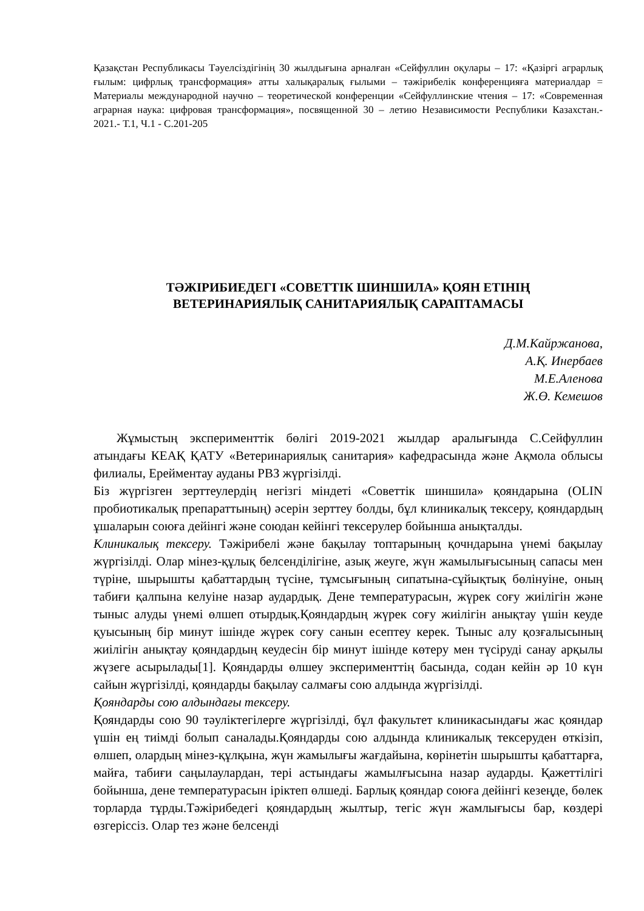Қазақстан Республикасы Тәуелсіздігінің 30 жылдығына арналған «Сейфуллин оқулары – 17: «Қазіргі аграрлық ғылым: цифрлық трансформация» атты халықаралық ғылыми – тәжірибелік конференцияға материалдар = Материалы международной научно – теоретической конференции «Сейфуллинские чтения – 17: «Современная аграрная наука: цифровая трансформация», посвященной 30 – летию Независимости Республики Казахстан.- 2021.- Т.1, Ч.1 - С.201-205
ТӘЖІРИБИЕДЕГІ «СОВЕТТІК ШИНШИЛА» ҚОЯН ЕТІНІҢ
ВЕТЕРИНАРИЯЛЫҚ САНИТАРИЯЛЫҚ САРАПТАМАСЫ
Д.М.Кайржанова,
А.Қ. Инербаев
М.Е.Аленова
Ж.Ө. Кемешов
Жұмыстың эксперименттік бөлігі 2019-2021 жылдар аралығында С.Сейфуллин атындағы КЕАҚ ҚАТУ «Ветеринариялық санитария» кафедрасында және Ақмола облысы филиалы, Ерейментау ауданы РВЗ жүргізілді.
Біз жүргізген зерттеулердің негізгі міндеті «Советтік шиншила» қояндарына (OLIN пробиотикалық препараттының) әсерін зерттеу болды, бұл клиникалық тексеру, қояндардың ұшаларын союға дейінгі және союдан кейінгі тексерулер бойынша анықталды.
Клиникалық тексеру. Тәжірибелі және бақылау топтарының қочндарына үнемі бақылау жүргізілді. Олар мінез-құлық белсенділігіне, азық жеуге, жүн жамылығысының сапасы мен түріне, шырышты қабаттардың түсіне, тұмсығының сипатына-сұйықтық бөлінуіне, оның табиғи қалпына келуіне назар аудардық. Дене температурасын, жүрек соғу жиілігін және тыныс алуды үнемі өлшеп отырдық.Қояндардың жүрек соғу жиілігін анықтау үшін кеуде қуысының бір минут ішінде жүрек соғу санын есептеу керек. Тыныс алу қозғалысының жиілігін анықтау қояндардың кеудесін бір минут ішінде көтеру мен түсіруді санау арқылы жүзеге асырылады[1]. Қояндарды өлшеу эксперименттің басында, содан кейін әр 10 күн сайын жүргізілді, қояндарды бақылау салмағы сою алдында жүргізілді.
Қояндарды сою алдындағы тексеру.
Қояндарды сою 90 тәуліктегілерге жүргізілді, бұл факультет клиникасындағы жас қояндар үшін ең тиімді болып саналады.Қояндарды сою алдында клиникалық тексеруден өткізіп, өлшеп, олардың мінез-құлқына, жүн жамылығы жағдайына, көрінетін шырышты қабаттарға, майға, табиғи саңылаулардан, тері астындағы жамылғысына назар аударды. Қажеттілігі бойынша, дене температурасын іріктеп өлшеді. Барлық қояндар союға дейінгі кезеңде, бөлек торларда тұрды.Тәжірибедегі қояндардың жылтыр, тегіс жүн жамлығысы бар, көздері өзгеріссіз. Олар тез және белсенді